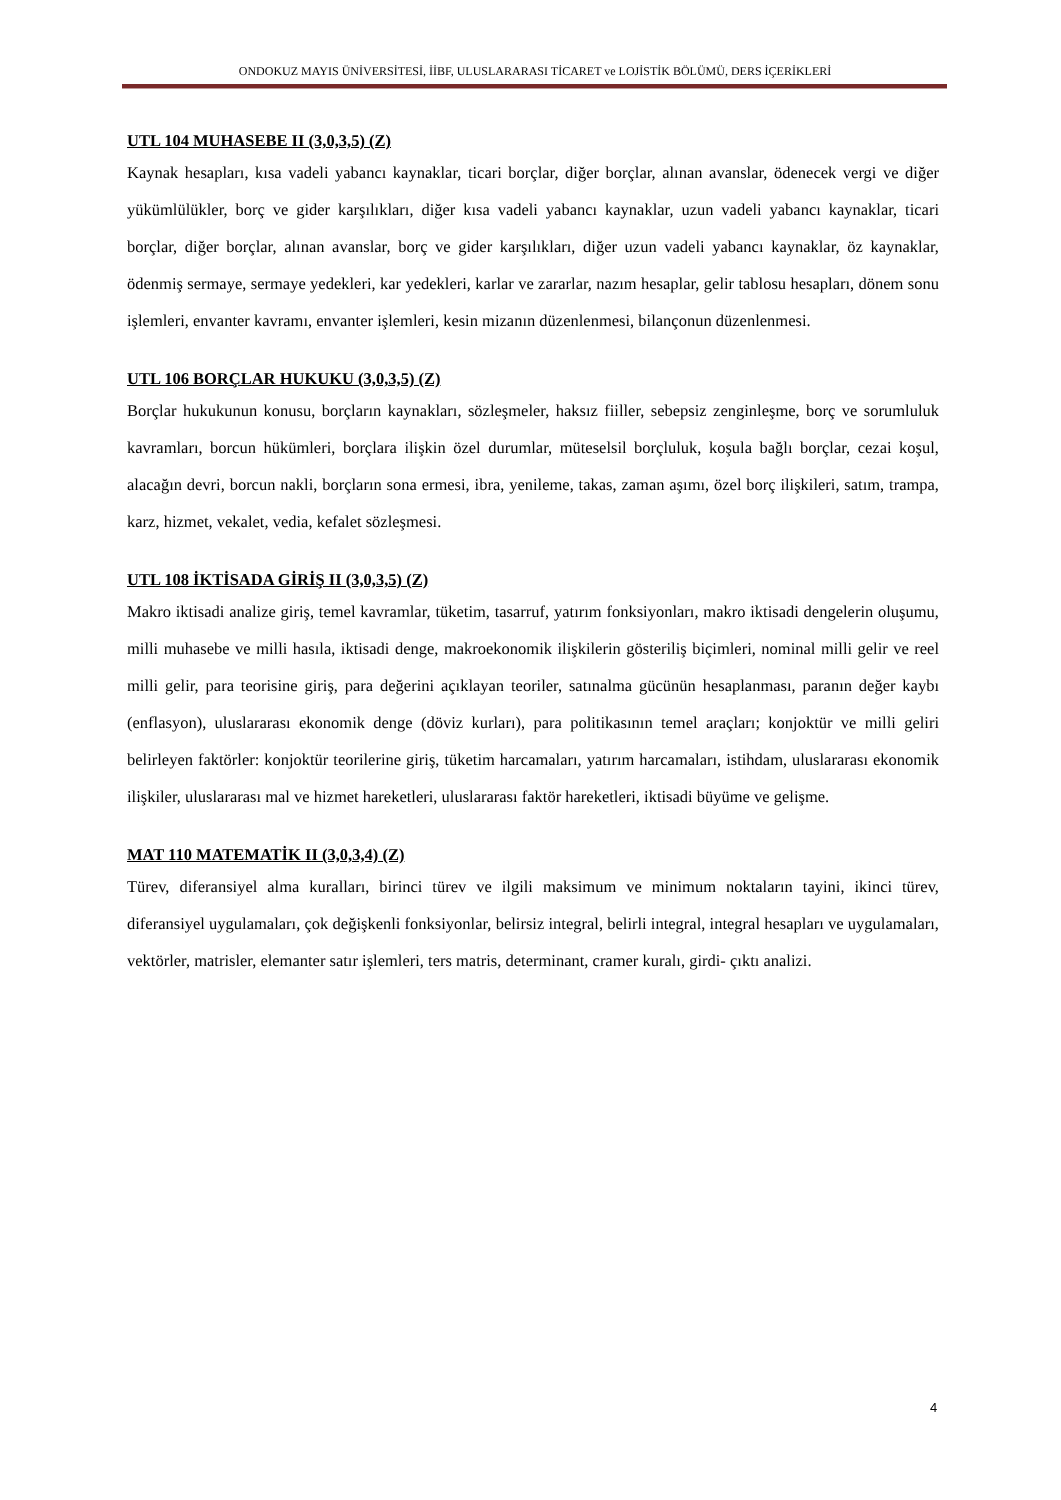ONDOKUZ MAYIS ÜNİVERSİTESİ, İİBF, ULUSLARARASI TİCARET ve LOJİSTİK BÖLÜMÜ, DERS İÇERİKLERİ
UTL 104 MUHASEBE II (3,0,3,5) (Z)
Kaynak hesapları, kısa vadeli yabancı kaynaklar, ticari borçlar, diğer borçlar, alınan avanslar, ödenecek vergi ve diğer yükümlülükler, borç ve gider karşılıkları, diğer kısa vadeli yabancı kaynaklar, uzun vadeli yabancı kaynaklar, ticari borçlar, diğer borçlar, alınan avanslar, borç ve gider karşılıkları, diğer uzun vadeli yabancı kaynaklar, öz kaynaklar, ödenmiş sermaye, sermaye yedekleri, kar yedekleri, karlar ve zararlar, nazım hesaplar, gelir tablosu hesapları, dönem sonu işlemleri, envanter kavramı, envanter işlemleri, kesin mizanın düzenlenmesi, bilançonun düzenlenmesi.
UTL 106 BORÇLAR HUKUKU (3,0,3,5) (Z)
Borçlar hukukunun konusu, borçların kaynakları, sözleşmeler, haksız fiiller, sebepsiz zenginleşme, borç ve sorumluluk kavramları, borcun hükümleri, borçlara ilişkin özel durumlar, müteselsil borçluluk, koşula bağlı borçlar, cezai koşul, alacağın devri, borcun nakli, borçların sona ermesi, ibra, yenileme, takas, zaman aşımı, özel borç ilişkileri, satım, trampa, karz, hizmet, vekalet, vedia, kefalet sözleşmesi.
UTL 108 İKTİSADA GİRİŞ II (3,0,3,5) (Z)
Makro iktisadi analize giriş, temel kavramlar, tüketim, tasarruf, yatırım fonksiyonları, makro iktisadi dengelerin oluşumu, milli muhasebe ve milli hasıla, iktisadi denge, makroekonomik ilişkilerin gösteriliş biçimleri, nominal milli gelir ve reel milli gelir, para teorisine giriş, para değerini açıklayan teoriler, satınalma gücünün hesaplanması, paranın değer kaybı (enflasyon), uluslararası ekonomik denge (döviz kurları), para politikasının temel araçları; konjoktür ve milli geliri belirleyen faktörler: konjoktür teorilerine giriş, tüketim harcamaları, yatırım harcamaları, istihdam, uluslararası ekonomik ilişkiler, uluslararası mal ve hizmet hareketleri, uluslararası faktör hareketleri, iktisadi büyüme ve gelişme.
MAT 110 MATEMATİK II (3,0,3,4) (Z)
Türev, diferansiyel alma kuralları, birinci türev ve ilgili maksimum ve minimum noktaların tayini, ikinci türev, diferansiyel uygulamaları, çok değişkenli fonksiyonlar, belirsiz integral, belirli integral, integral hesapları ve uygulamaları, vektörler, matrisler, elemanter satır işlemleri, ters matris, determinant, cramer kuralı, girdi- çıktı analizi.
4